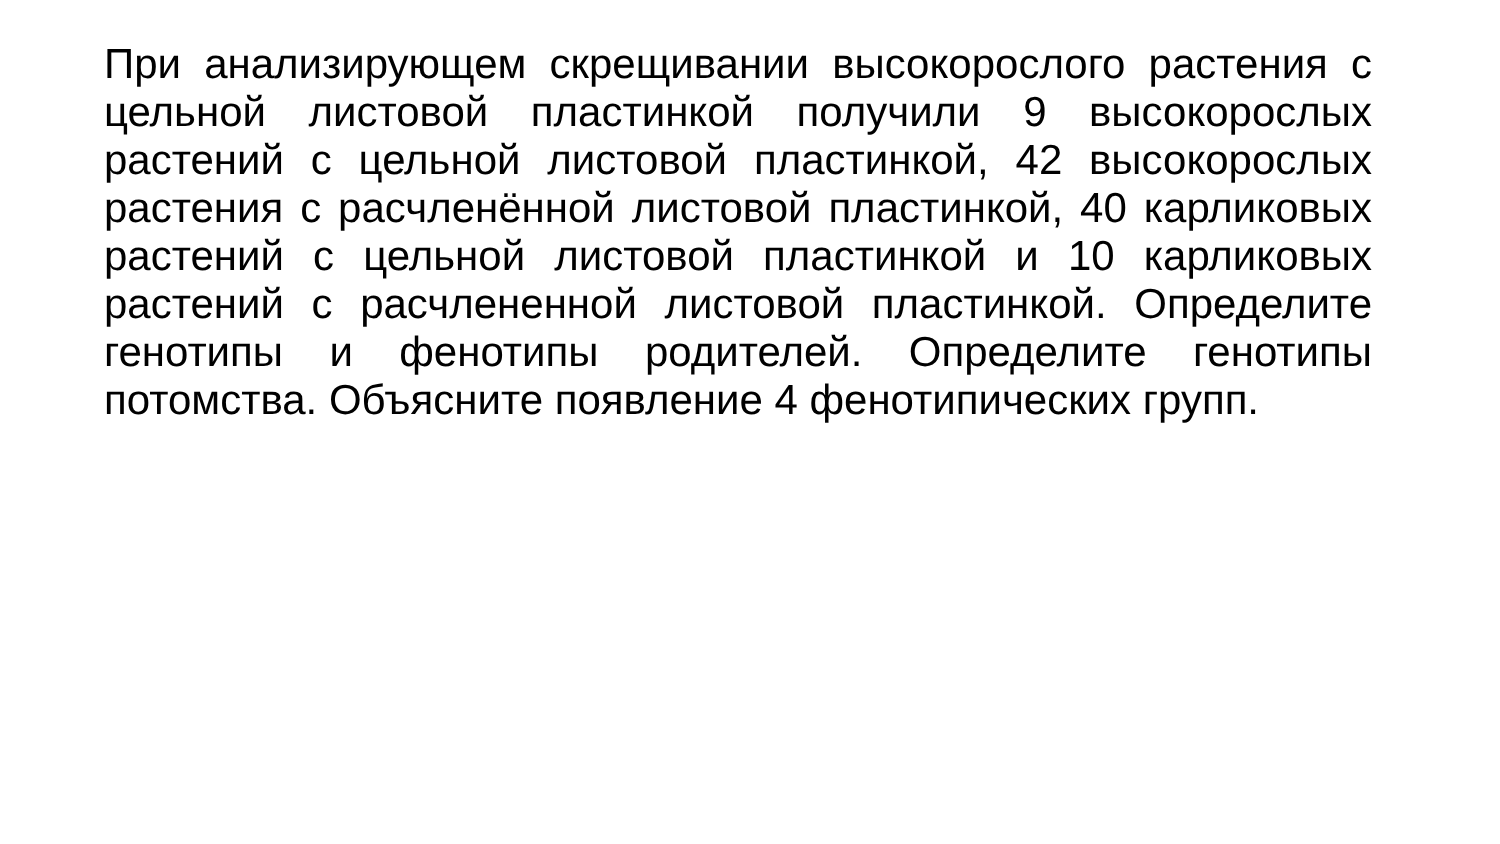При анализирующем скрещивании высокорослого растения с цельной листовой пластинкой получили 9 высокорослых растений с цельной листовой пластинкой, 42 высокорослых растения с расчленённой листовой пластинкой, 40 карликовых растений с цельной листовой пластинкой и 10 карликовых растений с расчлененной листовой пластинкой. Определите генотипы и фенотипы родителей. Определите генотипы потомства. Объясните появление 4 фенотипических групп.